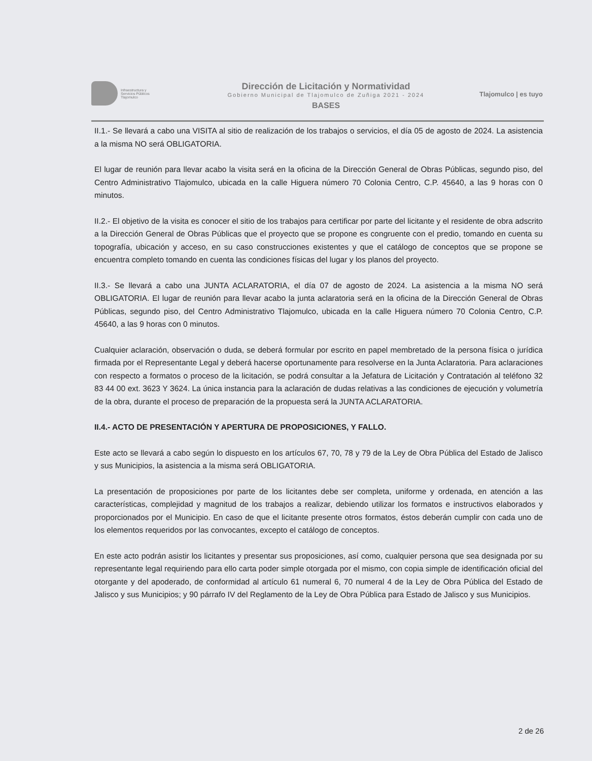Infraestructura y
Servicios Públicos
Tlajomulco
Dirección de Licitación y Normatividad
Gobierno Municipal de Tlajomulco de Zuñiga 2021 - 2024
BASES
Tlajomulco | es tuyo
II.1.- Se llevará a cabo una VISITA al sitio de realización de los trabajos o servicios, el día 05 de agosto de 2024. La asistencia a la misma NO será OBLIGATORIA.
El lugar de reunión para llevar acabo la visita será en la oficina de la Dirección General de Obras Públicas, segundo piso, del Centro Administrativo Tlajomulco, ubicada en la calle Higuera número 70 Colonia Centro, C.P. 45640, a las 9 horas con 0 minutos.
II.2.- El objetivo de la visita es conocer el sitio de los trabajos para certificar por parte del licitante y el residente de obra adscrito a la Dirección General de Obras Públicas que el proyecto que se propone es congruente con el predio, tomando en cuenta su topografía, ubicación y acceso, en su caso construcciones existentes y que el catálogo de conceptos que se propone se encuentra completo tomando en cuenta las condiciones físicas del lugar y los planos del proyecto.
II.3.- Se llevará a cabo una JUNTA ACLARATORIA, el día 07 de agosto de 2024. La asistencia a la misma NO será OBLIGATORIA. El lugar de reunión para llevar acabo la junta aclaratoria será en la oficina de la Dirección General de Obras Públicas, segundo piso, del Centro Administrativo Tlajomulco, ubicada en la calle Higuera número 70 Colonia Centro, C.P. 45640, a las 9 horas con 0 minutos.
Cualquier aclaración, observación o duda, se deberá formular por escrito en papel membretado de la persona física o jurídica firmada por el Representante Legal y deberá hacerse oportunamente para resolverse en la Junta Aclaratoria. Para aclaraciones con respecto a formatos o proceso de la licitación, se podrá consultar a la Jefatura de Licitación y Contratación al teléfono 32 83 44 00 ext. 3623 Y 3624. La única instancia para la aclaración de dudas relativas a las condiciones de ejecución y volumetría de la obra, durante el proceso de preparación de la propuesta será la JUNTA ACLARATORIA.
II.4.- ACTO DE PRESENTACIÓN Y APERTURA DE PROPOSICIONES, Y FALLO.
Este acto se llevará a cabo según lo dispuesto en los artículos 67, 70, 78 y 79 de la Ley de Obra Pública del Estado de Jalisco y sus Municipios, la asistencia a la misma será OBLIGATORIA.
La presentación de proposiciones por parte de los licitantes debe ser completa, uniforme y ordenada, en atención a las características, complejidad y magnitud de los trabajos a realizar, debiendo utilizar los formatos e instructivos elaborados y proporcionados por el Municipio. En caso de que el licitante presente otros formatos, éstos deberán cumplir con cada uno de los elementos requeridos por las convocantes, excepto el catálogo de conceptos.
En este acto podrán asistir los licitantes y presentar sus proposiciones, así como, cualquier persona que sea designada por su representante legal requiriendo para ello carta poder simple otorgada por el mismo, con copia simple de identificación oficial del otorgante y del apoderado, de conformidad al artículo 61 numeral 6, 70 numeral 4 de la Ley de Obra Pública del Estado de Jalisco y sus Municipios; y 90 párrafo IV del Reglamento de la Ley de Obra Pública para Estado de Jalisco y sus Municipios.
2 de 26